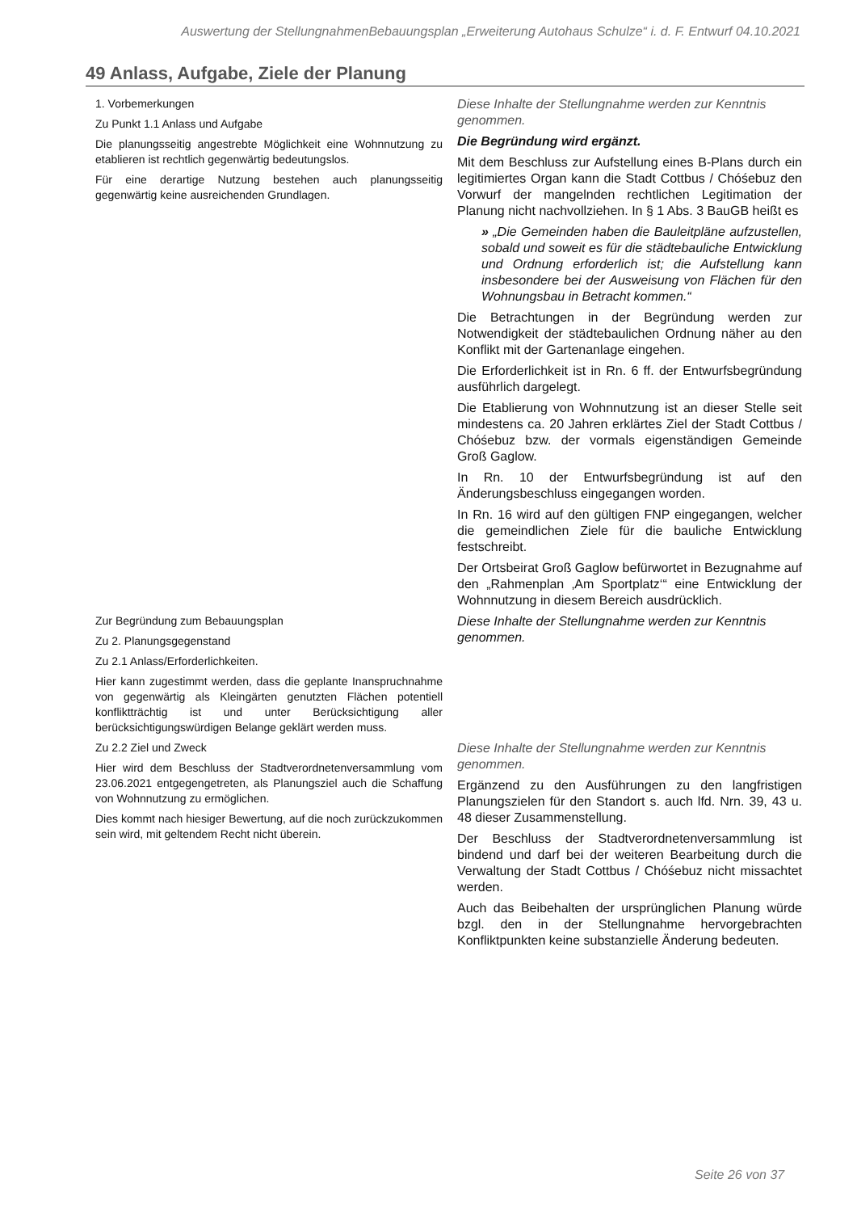Auswertung der StellungnahmenBebauungsplan „Erweiterung Autohaus Schulze“ i. d. F. Entwurf 04.10.2021
49 Anlass, Aufgabe, Ziele der Planung
| 1. Vorbemerkungen Zu Punkt 1.1 Anlass und Aufgabe Die planungsseitig angestrebte Möglichkeit eine Wohnnutzung zu etablieren ist rechtlich gegenwärtig bedeutungslos. Für eine derartige Nutzung bestehen auch planungsseitig gegenwärtig keine ausreichenden Grundlagen. | Diese Inhalte der Stellungnahme werden zur Kenntnis genommen. Die Begründung wird ergänzt. Mit dem Beschluss zur Aufstellung eines B-Plans durch ein legitimiertes Organ kann die Stadt Cottbus / Chóśebuz den Vorwurf der mangelnden rechtlichen Legitimation der Planung nicht nachvollziehen. In § 1 Abs. 3 BauGB heißt es » „Die Gemeinden haben die Bauleitpläne aufzustellen, sobald und soweit es für die städtebauliche Entwicklung und Ordnung erforderlich ist; die Aufstellung kann insbesondere bei der Ausweisung von Flächen für den Wohnungsbau in Betracht kommen.“ Die Betrachtungen in der Begründung werden zur Notwendigkeit der städtebaulichen Ordnung näher au den Konflikt mit der Gartenanlage eingehen. Die Erforderlichkeit ist in Rn. 6 ff. der Entwurfsbegründung ausführlich dargelegt. Die Etablierung von Wohnnutzung ist an dieser Stelle seit mindestens ca. 20 Jahren erklärtes Ziel der Stadt Cottbus / Chóśebuz bzw. der vormals eigenständigen Gemeinde Groß Gaglow. In Rn. 10 der Entwurfsbegründung ist auf den Änderungsbeschluss eingegangen worden. In Rn. 16 wird auf den gültigen FNP eingegangen, welcher die gemeindlichen Ziele für die bauliche Entwicklung festschreibt. Der Ortsbeirat Groß Gaglow befürwortet in Bezugnahme auf den „Rahmenplan ‚Am Sportplatz‘“ eine Entwicklung der Wohnnutzung in diesem Bereich ausdrücklich. |
| Zur Begründung zum Bebauungsplan Zu 2. Planungsgegenstand Zu 2.1 Anlass/Erforderlichkeiten. Hier kann zugestimmt werden, dass die geplante Inanspruchnahme von gegenwärtig als Kleingärten genutzten Flächen potentiell konfliktträchtig ist und unter Berücksichtigung aller berücksichtigungswürdigen Belange geklärt werden muss. | Diese Inhalte der Stellungnahme werden zur Kenntnis genommen. |
| Zu 2.2 Ziel und Zweck Hier wird dem Beschluss der Stadtverordnetenversammlung vom 23.06.2021 entgegengetreten, als Planungsziel auch die Schaffung von Wohnnutzung zu ermöglichen. Dies kommt nach hiesiger Bewertung, auf die noch zurückzukommen sein wird, mit geltendem Recht nicht überein. | Diese Inhalte der Stellungnahme werden zur Kenntnis genommen. Ergänzend zu den Ausführungen zu den langfristigen Planungszielen für den Standort s. auch lfd. Nrn. 39, 43 u. 48 dieser Zusammenstellung. Der Beschluss der Stadtverordnetenversammlung ist bindend und darf bei der weiteren Bearbeitung durch die Verwaltung der Stadt Cottbus / Chóśebuz nicht missachtet werden. Auch das Beibehalten der ursprünglichen Planung würde bzgl. den in der Stellungnahme hervorgebrachten Konfliktpunkten keine substanzielle Änderung bedeuten. |
Seite 26 von 37